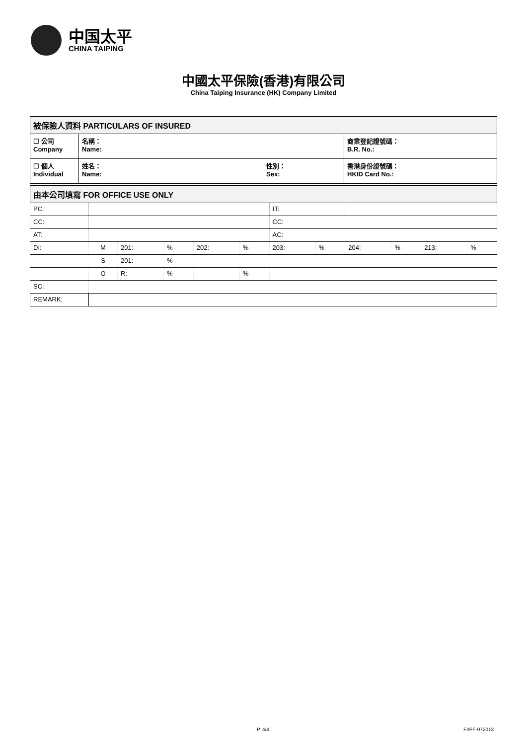中国太平
CHINA TAIPING
中國太平保險(香港)有限公司
China Taiping Insurance (HK) Company Limited
| 被保險人資料 PARTICULARS OF INSURED | | | |
| ☐ 公司 Company | 名稱： Name: | | 商業登記證號碼： B.R. No.: |
| ☐ 個人 Individual | 姓名： Name: | 性別： Sex: | 香港身份證號碼： HKID Card No.: |
| 由本公司填寫 FOR OFFICE USE ONLY | | | | | | | | | | | |
| PC: | | | | | | IT: | | | | | |
| CC: | | | | | | CC: | | | | | |
| AT: | | | | | | AC: | | | | | |
| DI: | M | 201: | % | 202: | % | 203: | % | 204: | % | 213: | % |
| | S | 201: | % | | | | | | | | |
| | O | R: | % | | % | | | | | | |
| SC: | | | | | | | | | | | |
| REMARK: | | | | | | | | | | | |
P. 4/4 FI/PF-072013